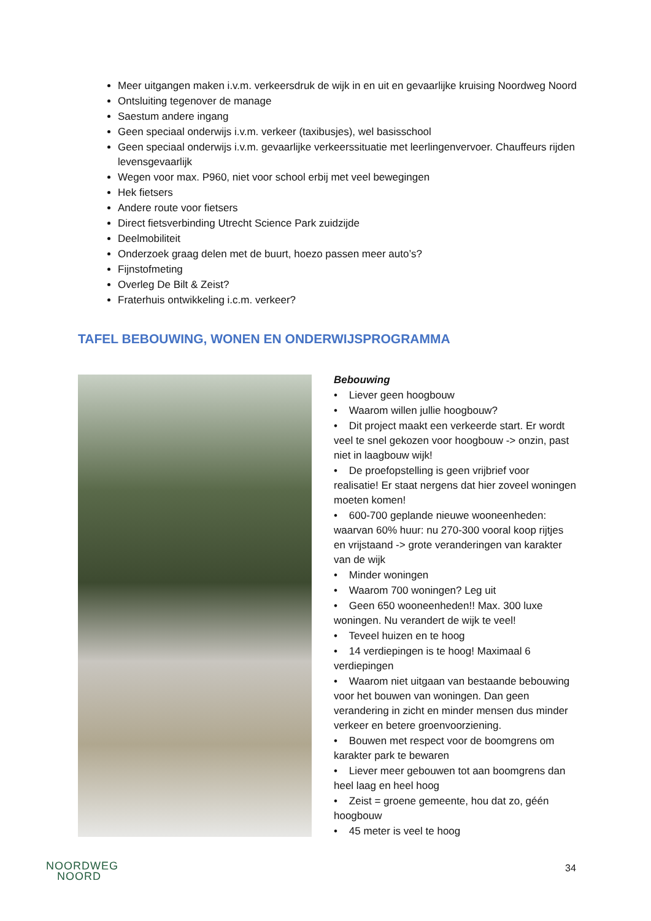Meer uitgangen maken i.v.m. verkeersdruk de wijk in en uit en gevaarlijke kruising Noordweg Noord
Ontsluiting tegenover de manage
Saestum andere ingang
Geen speciaal onderwijs i.v.m. verkeer (taxibusjes), wel basisschool
Geen speciaal onderwijs i.v.m. gevaarlijke verkeerssituatie met leerlingenvervoer. Chauffeurs rijden levensgevaarlijk
Wegen voor max. P960, niet voor school erbij met veel bewegingen
Hek fietsers
Andere route voor fietsers
Direct fietsverbinding Utrecht Science Park zuidzijde
Deelmobiliteit
Onderzoek graag delen met de buurt, hoezo passen meer auto’s?
Fijnstofmeting
Overleg De Bilt & Zeist?
Fraterhuis ontwikkeling i.c.m. verkeer?
TAFEL BEBOUWING, WONEN EN ONDERWIJSPROGRAMMA
Bebouwing
• Liever geen hoogbouw
• Waarom willen jullie hoogbouw?
• Dit project maakt een verkeerde start. Er wordt veel te snel gekozen voor hoogbouw -> onzin, past niet in laagbouw wijk!
• De proefopstelling is geen vrijbrief voor realisatie! Er staat nergens dat hier zoveel woningen moeten komen!
• 600-700 geplande nieuwe wooneenheden: waarvan 60% huur: nu 270-300 vooral koop rijtjes en vrijstaand -> grote veranderingen van karakter van de wijk
• Minder woningen
• Waarom 700 woningen? Leg uit
• Geen 650 wooneenheden!! Max. 300 luxe woningen. Nu verandert de wijk te veel!
• Teveel huizen en te hoog
• 14 verdiepingen is te hoog! Maximaal 6 verdiepingen
• Waarom niet uitgaan van bestaande bebouwing voor het bouwen van woningen. Dan geen verandering in zicht en minder mensen dus minder verkeer en betere groenvoorziening.
• Bouwen met respect voor de boomgrens om karakter park te bewaren
• Liever meer gebouwen tot aan boomgrens dan heel laag en heel hoog
• Zeist = groene gemeente, hou dat zo, géén hoogbouw
• 45 meter is veel te hoog
NOORDWEG
NOORD
34